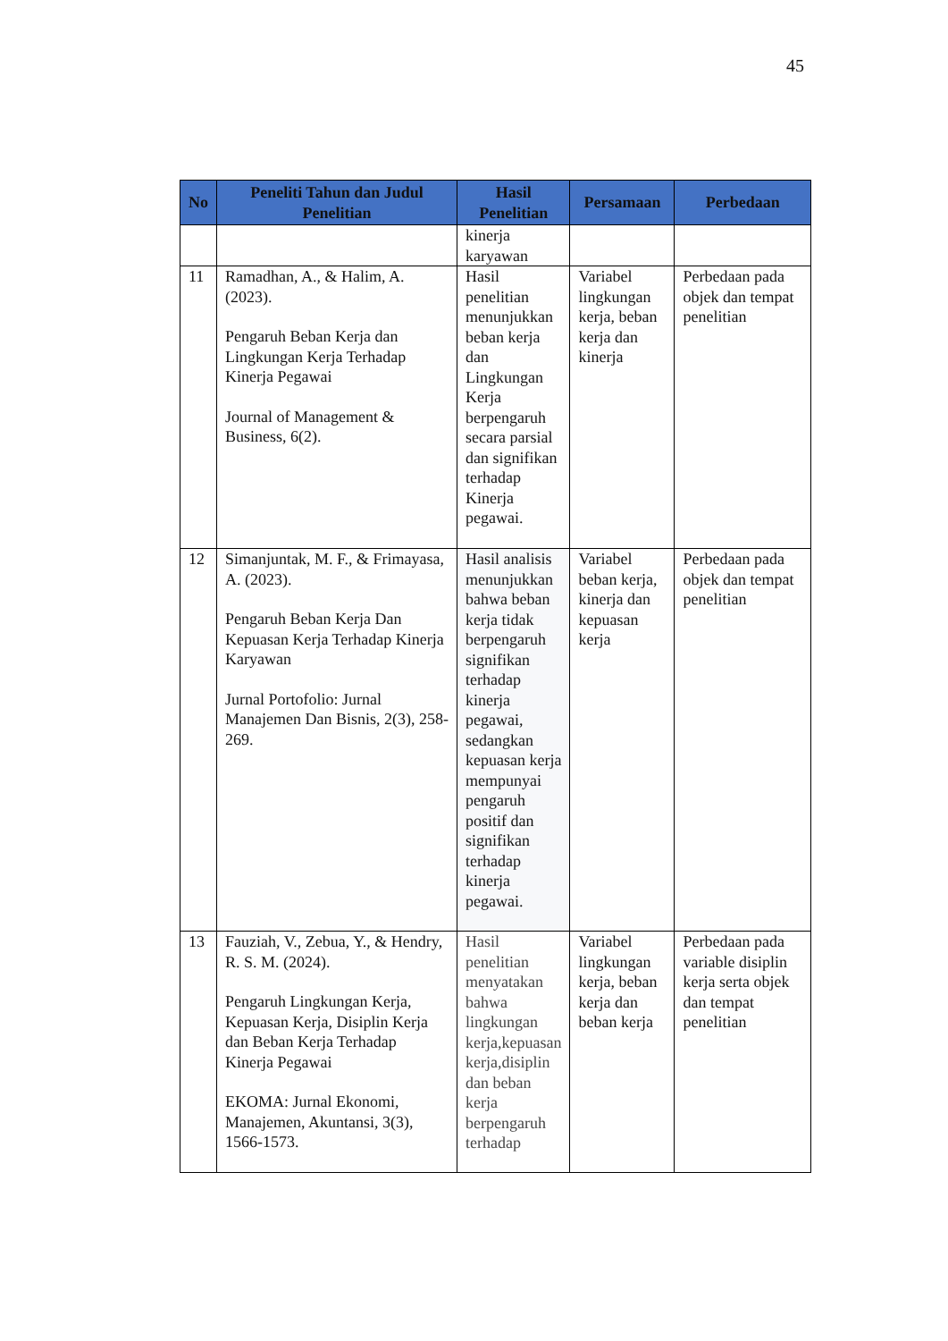45
| No | Peneliti Tahun dan Judul Penelitian | Hasil Penelitian | Persamaan | Perbedaan |
| --- | --- | --- | --- | --- |
| | | kinerja karyawan | | |
| 11 | Ramadhan, A., & Halim, A. (2023). Pengaruh Beban Kerja dan Lingkungan Kerja Terhadap Kinerja Pegawai Journal of Management & Business, 6(2). | Hasil penelitian menunjukkan beban kerja dan Lingkungan Kerja berpengaruh secara parsial dan signifikan terhadap Kinerja pegawai. | Variabel lingkungan kerja, beban kerja dan kinerja | Perbedaan pada objek dan tempat penelitian |
| 12 | Simanjuntak, M. F., & Frimayasa, A. (2023). Pengaruh Beban Kerja Dan Kepuasan Kerja Terhadap Kinerja Karyawan Jurnal Portofolio: Jurnal Manajemen Dan Bisnis, 2(3), 258-269. | Hasil analisis menunjukkan bahwa beban kerja tidak berpengaruh signifikan terhadap kinerja pegawai, sedangkan kepuasan kerja mempunyai pengaruh positif dan signifikan terhadap kinerja pegawai. | Variabel beban kerja, kinerja dan kepuasan kerja | Perbedaan pada objek dan tempat penelitian |
| 13 | Fauziah, V., Zebua, Y., & Hendry, R. S. M. (2024). Pengaruh Lingkungan Kerja, Kepuasan Kerja, Disiplin Kerja dan Beban Kerja Terhadap Kinerja Pegawai EKOMA: Jurnal Ekonomi, Manajemen, Akuntansi, 3(3), 1566-1573. | Hasil penelitian menyatakan bahwa lingkungan kerja,kepuasan kerja,disiplin dan beban kerja berpengaruh terhadap | Variabel lingkungan kerja, beban kerja dan beban kerja | Perbedaan pada variable disiplin kerja serta objek dan tempat penelitian |